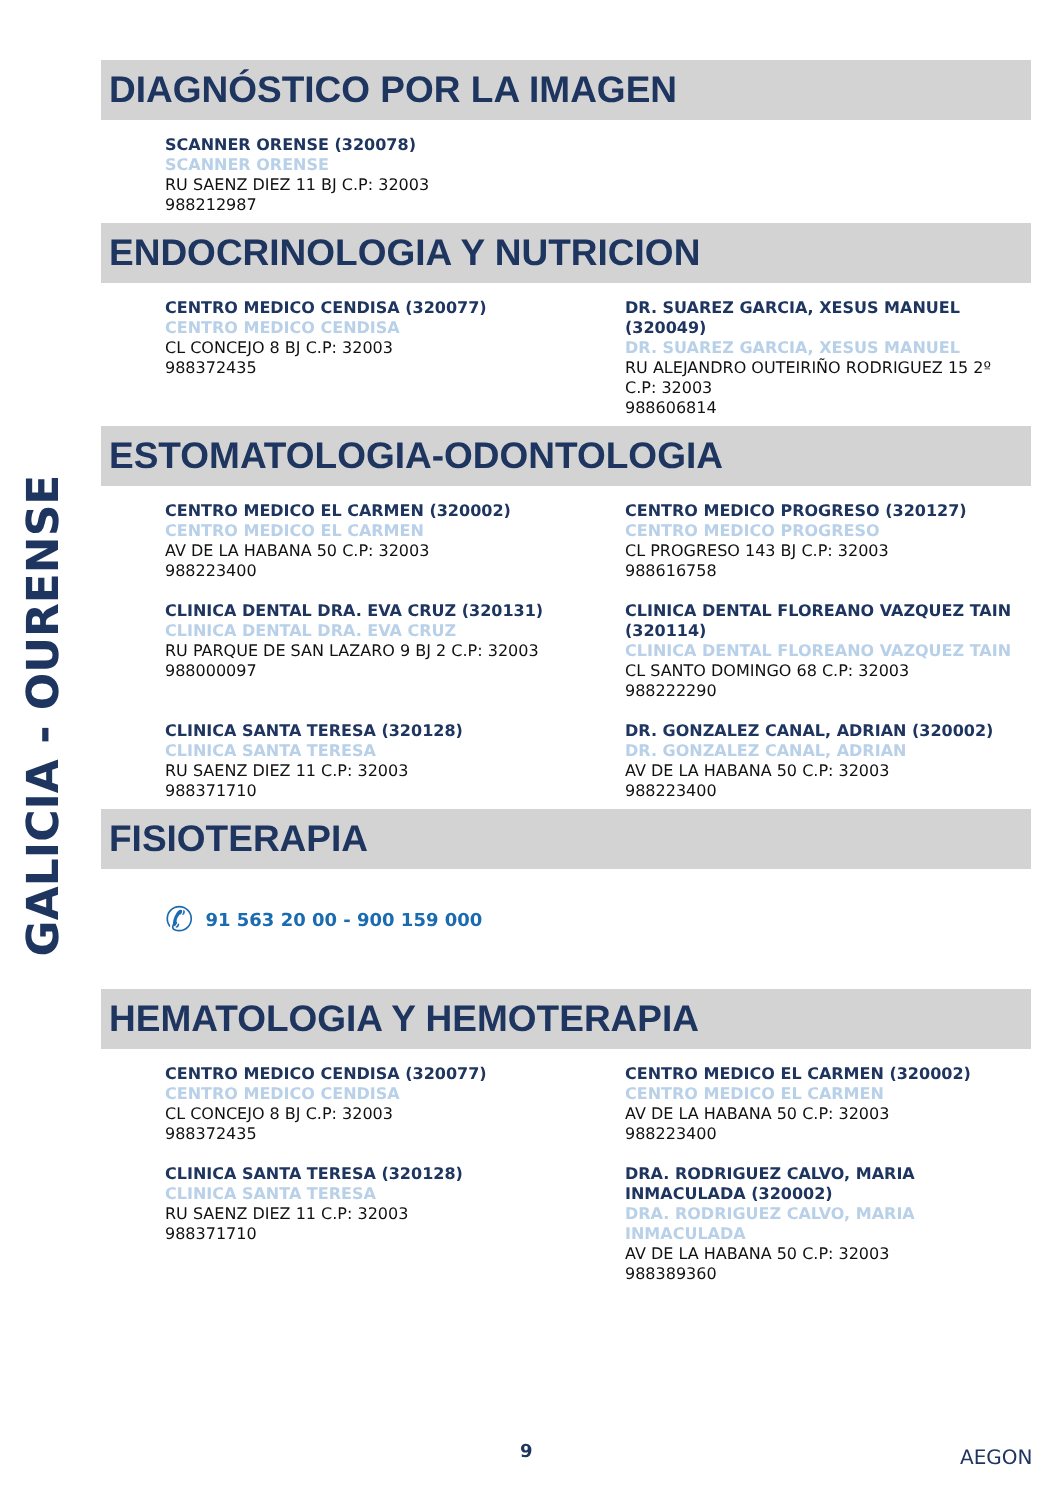GALICIA - OURENSE
DIAGNÓSTICO POR LA IMAGEN
SCANNER ORENSE (320078)
SCANNER ORENSE
RU SAENZ DIEZ 11 BJ C.P: 32003
988212987
ENDOCRINOLOGIA Y NUTRICION
CENTRO MEDICO CENDISA (320077)
CENTRO MEDICO CENDISA
CL CONCEJO 8 BJ C.P: 32003
988372435
DR. SUAREZ GARCIA, XESUS MANUEL (320049)
DR. SUAREZ GARCIA, XESUS MANUEL
RU ALEJANDRO OUTEIRIÑO RODRIGUEZ 15 2º C.P: 32003
988606814
ESTOMATOLOGIA-ODONTOLOGIA
CENTRO MEDICO EL CARMEN (320002)
CENTRO MEDICO EL CARMEN
AV DE LA HABANA 50 C.P: 32003
988223400
CENTRO MEDICO PROGRESO (320127)
CENTRO MEDICO PROGRESO
CL PROGRESO 143 BJ C.P: 32003
988616758
CLINICA DENTAL DRA. EVA CRUZ (320131)
CLINICA DENTAL DRA. EVA CRUZ
RU PARQUE DE SAN LAZARO 9 BJ 2 C.P: 32003
988000097
CLINICA DENTAL FLOREANO VAZQUEZ TAIN (320114)
CLINICA DENTAL FLOREANO VAZQUEZ TAIN
CL SANTO DOMINGO 68 C.P: 32003
988222290
CLINICA SANTA TERESA (320128)
CLINICA SANTA TERESA
RU SAENZ DIEZ 11 C.P: 32003
988371710
DR. GONZALEZ CANAL, ADRIAN (320002)
DR. GONZALEZ CANAL, ADRIAN
AV DE LA HABANA 50 C.P: 32003
988223400
FISIOTERAPIA
✆ 91 563 20 00 - 900 159 000
HEMATOLOGIA Y HEMOTERAPIA
CENTRO MEDICO CENDISA (320077)
CENTRO MEDICO CENDISA
CL CONCEJO 8 BJ C.P: 32003
988372435
CENTRO MEDICO EL CARMEN (320002)
CENTRO MEDICO EL CARMEN
AV DE LA HABANA 50 C.P: 32003
988223400
CLINICA SANTA TERESA (320128)
CLINICA SANTA TERESA
RU SAENZ DIEZ 11 C.P: 32003
988371710
DRA. RODRIGUEZ CALVO, MARIA INMACULADA (320002)
DRA. RODRIGUEZ CALVO, MARIA INMACULADA
AV DE LA HABANA 50 C.P: 32003
988389360
9 AEGON